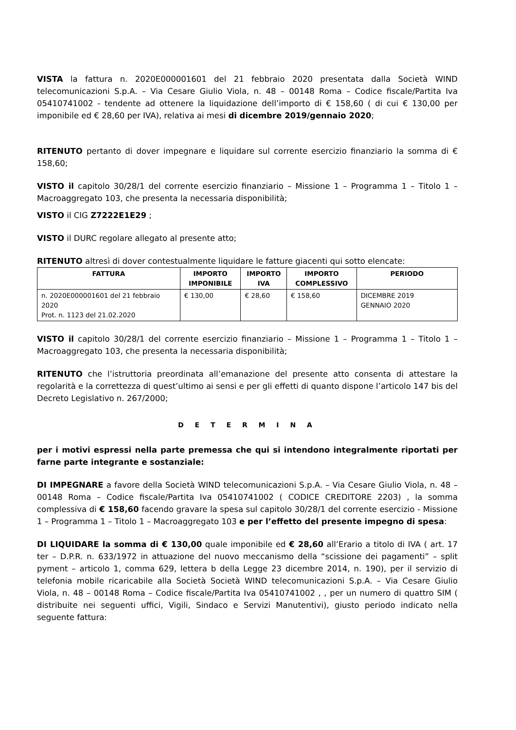VISTA la fattura n. 2020E000001601 del 21 febbraio 2020 presentata dalla Società WIND telecomunicazioni S.p.A. – Via Cesare Giulio Viola, n. 48 – 00148 Roma – Codice fiscale/Partita Iva 05410741002 - tendente ad ottenere la liquidazione dell’importo di € 158,60 ( di cui € 130,00 per imponibile ed € 28,60 per IVA), relativa ai mesi di dicembre 2019/gennaio 2020;
RITENUTO pertanto di dover impegnare e liquidare sul corrente esercizio finanziario la somma di € 158,60;
VISTO il capitolo 30/28/1 del corrente esercizio finanziario – Missione 1 – Programma 1 – Titolo 1 – Macroaggregato 103, che presenta la necessaria disponibilità;
VISTO il CIG Z7222E1E29 ;
VISTO il DURC regolare allegato al presente atto;
RITENUTO altresì di dover contestualmente liquidare le fatture giacenti qui sotto elencate:
| FATTURA | IMPORTO IMPONIBILE | IMPORTO IVA | IMPORTO COMPLESSIVO | PERIODO |
| --- | --- | --- | --- | --- |
| n. 2020E000001601 del 21 febbraio 2020 Prot. n. 1123 del 21.02.2020 | € 130,00 | € 28,60 | € 158,60 | DICEMBRE 2019 GENNAIO 2020 |
VISTO il capitolo 30/28/1 del corrente esercizio finanziario – Missione 1 – Programma 1 – Titolo 1 – Macroaggregato 103, che presenta la necessaria disponibilità;
RITENUTO che l’istruttoria preordinata all’emanazione del presente atto consenta di attestare la regolarità e la correttezza di quest’ultimo ai sensi e per gli effetti di quanto dispone l’articolo 147 bis del Decreto Legislativo n. 267/2000;
D E T E R M I N A
per i motivi espressi nella parte premessa che qui si intendono integralmente riportati per farne parte integrante e sostanziale:
DI IMPEGNARE a favore della Società WIND telecomunicazioni S.p.A. – Via Cesare Giulio Viola, n. 48 – 00148 Roma – Codice fiscale/Partita Iva 05410741002 ( CODICE CREDITORE 2203) , la somma complessiva di € 158,60 facendo gravare la spesa sul capitolo 30/28/1 del corrente esercizio - Missione 1 – Programma 1 – Titolo 1 – Macroaggregato 103 e per l’effetto del presente impegno di spesa:
DI LIQUIDARE la somma di € 130,00 quale imponibile ed € 28,60 all’Erario a titolo di IVA ( art. 17 ter – D.P.R. n. 633/1972 in attuazione del nuovo meccanismo della “scissione dei pagamenti” – split pyment – articolo 1, comma 629, lettera b della Legge 23 dicembre 2014, n. 190), per il servizio di telefonia mobile ricaricabile alla Società Società WIND telecomunicazioni S.p.A. – Via Cesare Giulio Viola, n. 48 – 00148 Roma – Codice fiscale/Partita Iva 05410741002 , , per un numero di quattro SIM ( distribuite nei seguenti uffici, Vigili, Sindaco e Servizi Manutentivi), giusto periodo indicato nella seguente fattura: